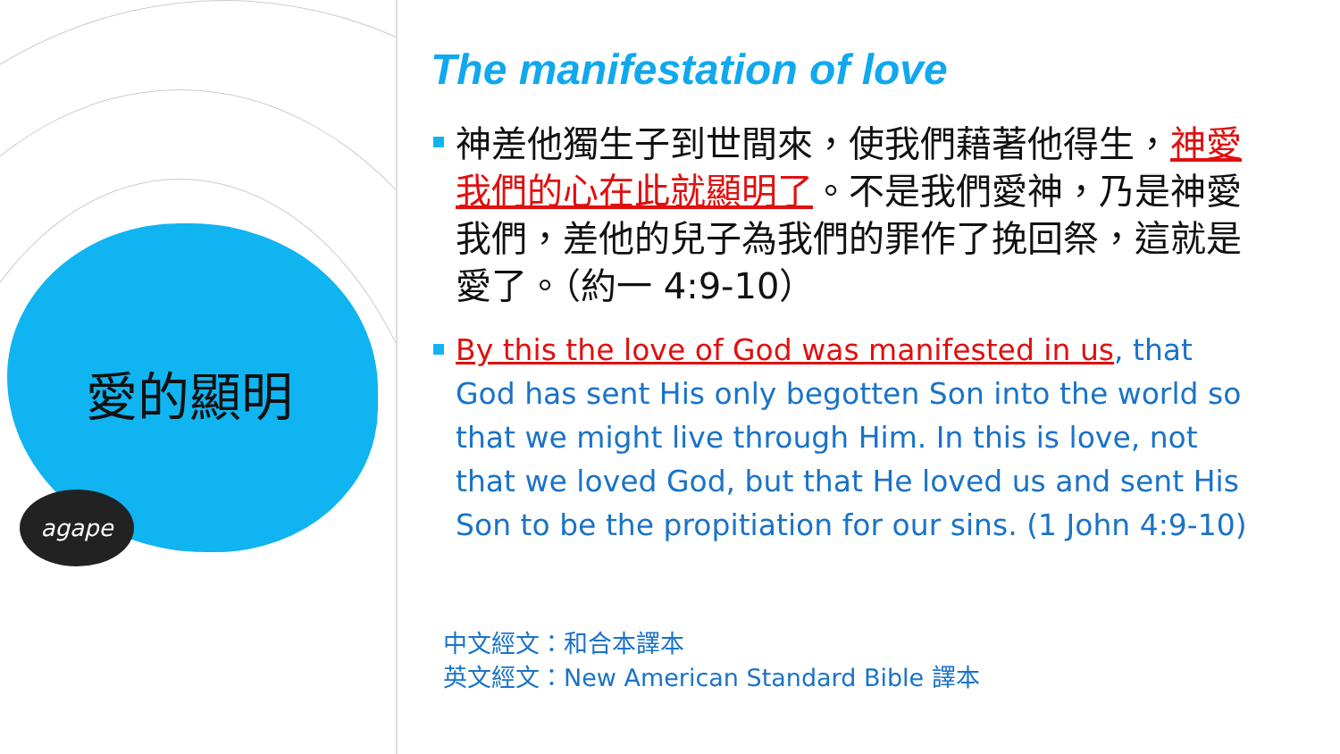愛的顯明
agape
The manifestation of love
神差他獨生子到世間來，使我們藉著他得生，神愛我們的心在此就顯明了。不是我們愛神，乃是神愛我們，差他的兒子為我們的罪作了挽回祭，這就是愛了。（約一 4:9-10）
By this the love of God was manifested in us, that God has sent His only begotten Son into the world so that we might live through Him. In this is love, not that we loved God, but that He loved us and sent His Son to be the propitiation for our sins. (1 John 4:9-10)
中文經文：和合本譯本
英文經文：New American Standard Bible 譯本